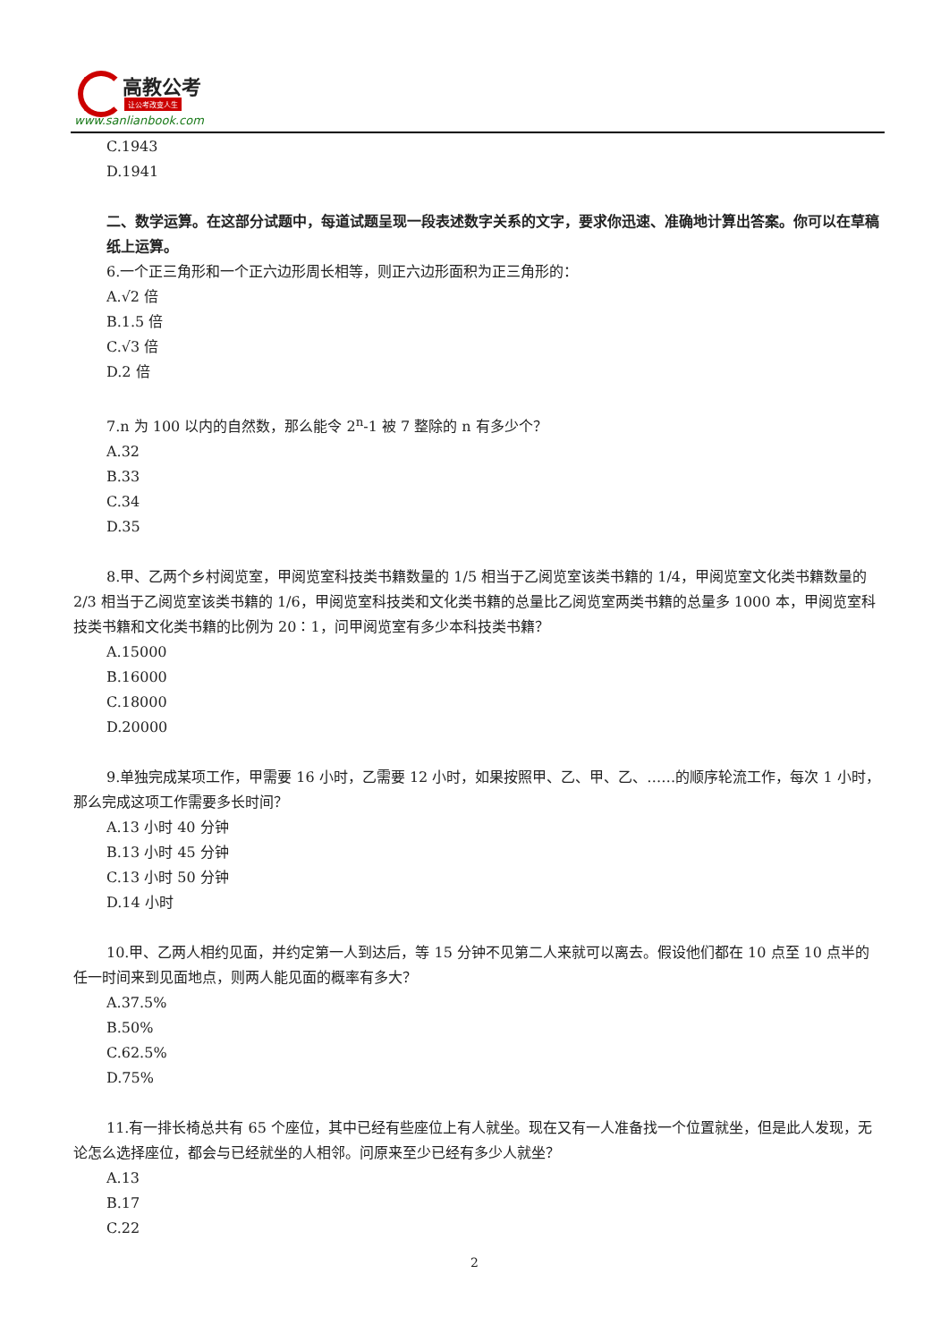高教公考
让公考改变人生
www.sanlianbook.com
C.1943
D.1941
二、数学运算。在这部分试题中，每道试题呈现一段表述数字关系的文字，要求你迅速、准确地计算出答案。你可以在草稿纸上运算。
6.一个正三角形和一个正六边形周长相等，则正六边形面积为正三角形的：
A.√2 倍
B.1.5 倍
C.√3 倍
D.2 倍
7.n 为 100 以内的自然数，那么能令 2<sup>n</sup>-1 被 7 整除的 n 有多少个？
A.32
B.33
C.34
D.35
8.甲、乙两个乡村阅览室，甲阅览室科技类书籍数量的 1/5 相当于乙阅览室该类书籍的 1/4，甲阅览室文化类书籍数量的 2/3 相当于乙阅览室该类书籍的 1/6，甲阅览室科技类和文化类书籍的总量比乙阅览室两类书籍的总量多 1000 本，甲阅览室科技类书籍和文化类书籍的比例为 20∶1，问甲阅览室有多少本科技类书籍？
A.15000
B.16000
C.18000
D.20000
9.单独完成某项工作，甲需要 16 小时，乙需要 12 小时，如果按照甲、乙、甲、乙、……的顺序轮流工作，每次 1 小时，那么完成这项工作需要多长时间？
A.13 小时 40 分钟
B.13 小时 45 分钟
C.13 小时 50 分钟
D.14 小时
10.甲、乙两人相约见面，并约定第一人到达后，等 15 分钟不见第二人来就可以离去。假设他们都在 10 点至 10 点半的任一时间来到见面地点，则两人能见面的概率有多大？
A.37.5%
B.50%
C.62.5%
D.75%
11.有一排长椅总共有 65 个座位，其中已经有些座位上有人就坐。现在又有一人准备找一个位置就坐，但是此人发现，无论怎么选择座位，都会与已经就坐的人相邻。问原来至少已经有多少人就坐？
A.13
B.17
C.22
2